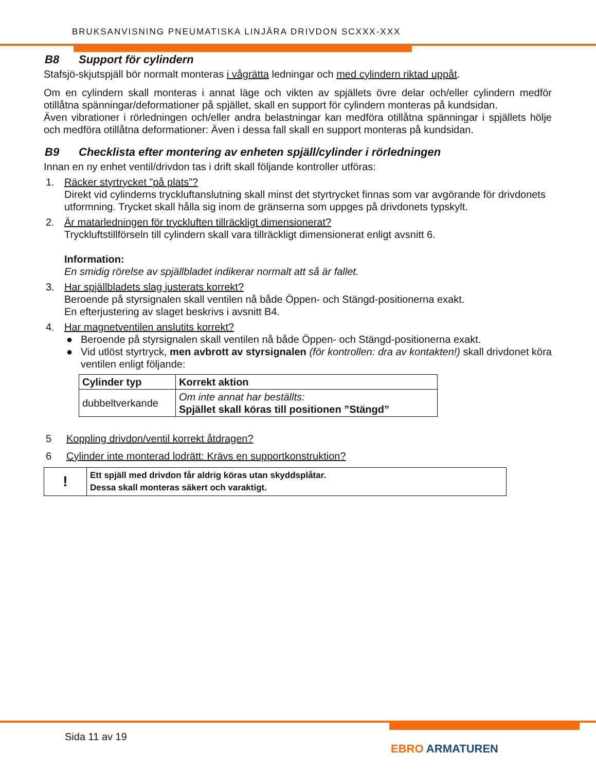BRUKSANVISNING PNEUMATISKA LINJÄRA DRIVDON SCXXX-XXX
B8 Support för cylindern
Stafsjö-skjutspjäll bör normalt monteras i vågrätta ledningar och med cylindern riktad uppåt.
Om en cylindern skall monteras i annat läge och vikten av spjällets övre delar och/eller cylindern medför otillåtna spänningar/deformationer på spjället, skall en support för cylindern monteras på kundsidan.
Även vibrationer i rörledningen och/eller andra belastningar kan medföra otillåtna spänningar i spjällets hölje och medföra otillåtna deformationer: Även i dessa fall skall en support monteras på kundsidan.
B9 Checklista efter montering av enheten spjäll/cylinder i rörledningen
Innan en ny enhet ventil/drivdon tas i drift skall följande kontroller utföras:
1. Räcker styrtrycket ”på plats”?
Direkt vid cylinderns tryckluftanslutning skall minst det styrtrycket finnas som var avgörande för drivdonets utformning. Trycket skall hålla sig inom de gränserna som uppges på drivdonets typskylt.
2. Är matarledningen för tryckluften tillräckligt dimensionerat?
Tryckluftstillförseln till cylindern skall vara tillräckligt dimensionerat enligt avsnitt 6.
Information:
En smidig rörelse av spjällbladet indikerar normalt att så är fallet.
3. Har spjällbladets slag justerats korrekt?
Beroende på styrsignalen skall ventilen nå både Öppen- och Stängd-positionerna exakt.
En efterjustering av slaget beskrivs i avsnitt B4.
4. Har magnetventilen anslutits korrekt?
● Beroende på styrsignalen skall ventilen nå både Öppen- och Stängd-positionerna exakt.
● Vid utlöst styrtryck, men avbrott av styrsignalen (för kontrollen: dra av kontakten!) skall drivdonet köra ventilen enligt följande:
| Cylinder typ | Korrekt aktion |
| --- | --- |
| dubbeltverkande | Om inte annat har beställts: Spjället skall köras till positionen ”Stängd” |
5 Koppling drivdon/ventil korrekt åtdragen?
6 Cylinder inte monterad lodrätt: Krävs en supportkonstruktion?
| ! | Ett spjäll med drivdon får aldrig köras utan skyddsplåtar. Dessa skall monteras säkert och varaktigt. |
Sida 11 av 19
EBRO ARMATUREN